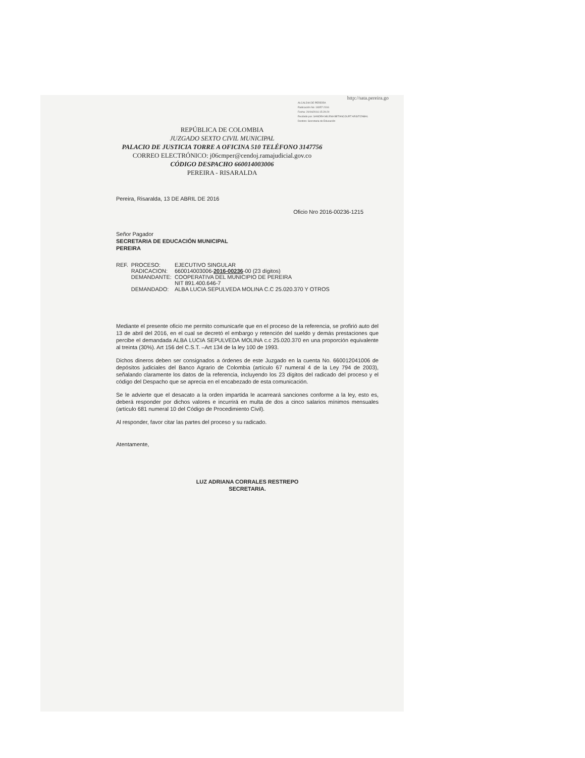http://sata.pereira.go
ALCALDIA DE PEREIRA
Radicación No: 18357-2016
Fecha: 20/04/2016 15:29:20
Recibido por: SANDRA MILENA BETANCOURT ARISTIZABAL
Destino: Secretaria de Educación
REPÚBLICA DE COLOMBIA
JUZGADO SEXTO CIVIL MUNICIPAL
PALACIO DE JUSTICIA TORRE A OFICINA 510 TELÉFONO 3147756
CORREO ELECTRÓNICO: j06cmper@cendoj.ramajudicial.gov.co
CÓDIGO DESPACHO 660014003006
PEREIRA - RISARALDA
Pereira, Risaralda, 13 DE ABRIL DE 2016
Oficio Nro 2016-00236-1215
Señor Pagador
SECRETARIA DE EDUCACIÓN MUNICIPAL
PEREIRA
| REF. | PROCESO: | EJECUTIVO SINGULAR |
| | RADICACION: | 660014003006- 2016-00236 -00 (23 dígitos) |
| | DEMANDANTE: | COOPERATIVA DEL MUNICIPIO DE PEREIRA NIT 891.400.646-7 |
| | DEMANDADO: | ALBA LUCIA SEPULVEDA MOLINA C.C 25.020.370 Y OTROS |
Mediante el presente oficio me permito comunicarle que en el proceso de la referencia, se profirió auto del 13 de abril del 2016, en el cual se decretó el embargo y retención del sueldo y demás prestaciones que percibe el demandada ALBA LUCIA SEPULVEDA MOLINA c.c 25.020.370 en una proporción equivalente al treinta (30%). Art 156 del C.S.T. –Art 134 de la ley 100 de 1993.
Dichos dineros deben ser consignados a órdenes de este Juzgado en la cuenta No. 660012041006 de depósitos judiciales del Banco Agrario de Colombia (artículo 67 numeral 4 de la Ley 794 de 2003), señalando claramente los datos de la referencia, incluyendo los 23 dígitos del radicado del proceso y el código del Despacho que se aprecia en el encabezado de esta comunicación.
Se le advierte que el desacato a la orden impartida le acarreará sanciones conforme a la ley, esto es, deberá responder por dichos valores e incurrirá en multa de dos a cinco salarios mínimos mensuales (artículo 681 numeral 10 del Código de Procedimiento Civil).
Al responder, favor citar las partes del proceso y su radicado.
Atentamente,
LUZ ADRIANA CORRALES RESTREPO
SECRETARIA.